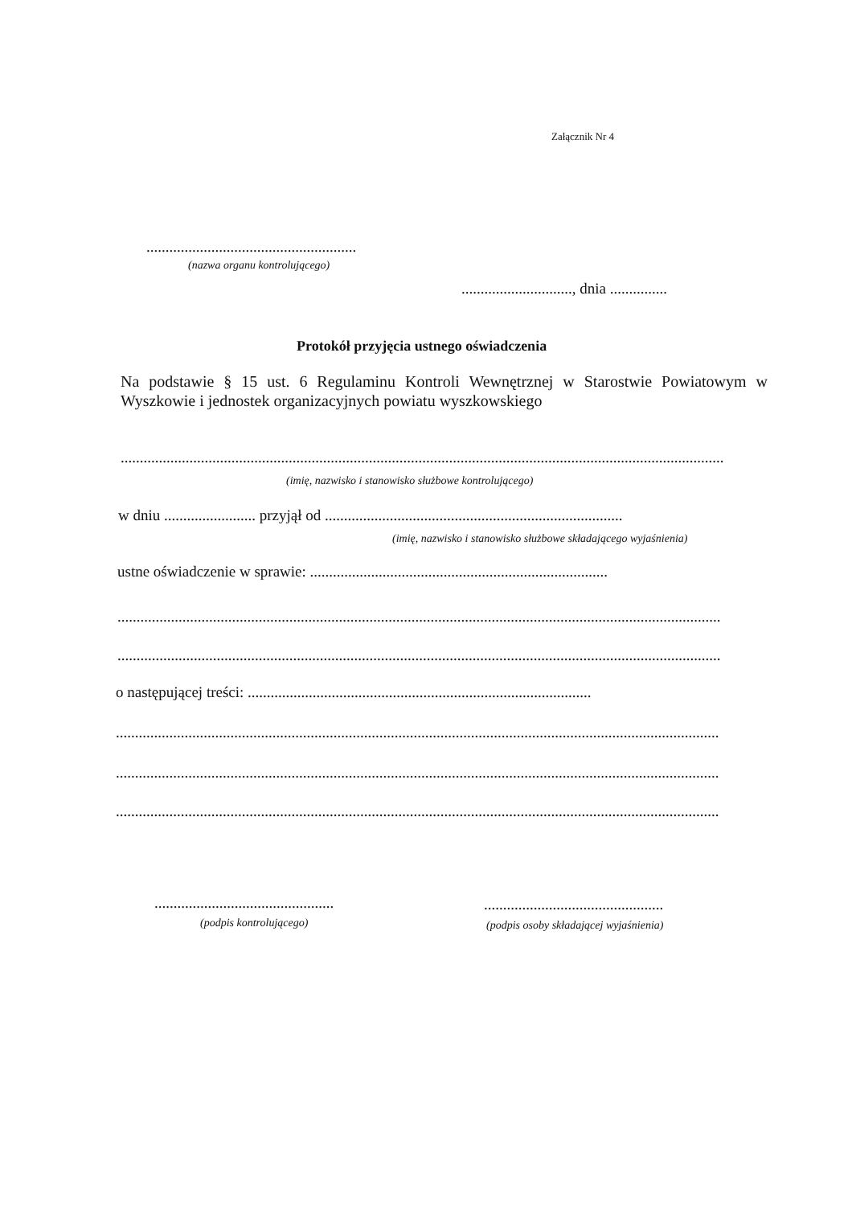Załącznik Nr 4
.......................................................
(nazwa organu kontrolującego)
............................., dnia ...............
Protokół przyjęcia ustnego oświadczenia
Na podstawie § 15 ust. 6 Regulaminu Kontroli Wewnętrznej w Starostwie Powiatowym w Wyszkowie i jednostek organizacyjnych powiatu wyszkowskiego
..............................................................................................................................................................
(imię, nazwisko i stanowisko służbowe kontrolującego)
w dniu ........................ przyjął od ..............................................................................
(imię, nazwisko i stanowisko służbowe składającego wyjaśnienia)
ustne oświadczenie w sprawie: ..............................................................................
..............................................................................................................................................................
..............................................................................................................................................................
o następującej treści: ..........................................................................................
..............................................................................................................................................................
..............................................................................................................................................................
..............................................................................................................................................................
...............................................
(podpis kontrolującego)
...............................................
(podpis osoby składającej wyjaśnienia)